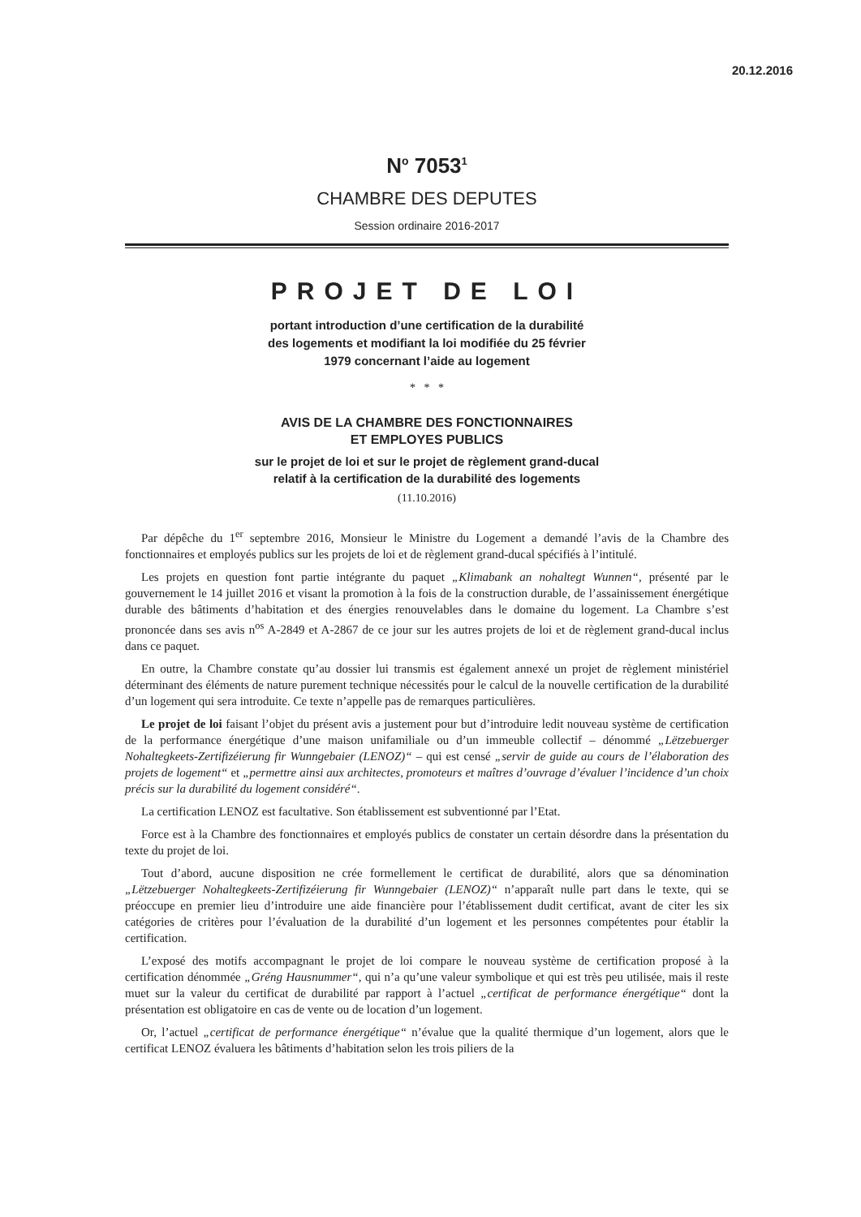20.12.2016
N<sup>o</sup> 7053<sup>1</sup>
CHAMBRE DES DEPUTES
Session ordinaire 2016-2017
PROJET DE LOI
portant introduction d’une certification de la durabilité
des logements et modifiant la loi modifiée du 25 février
1979 concernant l’aide au logement
* * *
AVIS DE LA CHAMBRE DES FONCTIONNAIRES
ET EMPLOYES PUBLICS
sur le projet de loi et sur le projet de règlement grand-ducal
relatif à la certification de la durabilité des logements
(11.10.2016)
Par dépêche du 1<sup>er</sup> septembre 2016, Monsieur le Ministre du Logement a demandé l’avis de la Chambre des fonctionnaires et employés publics sur les projets de loi et de règlement grand-ducal spécifiés à l’intitulé.
Les projets en question font partie intégrante du paquet „Klimabank an nohaltegt Wunnen“, présenté par le gouvernement le 14 juillet 2016 et visant la promotion à la fois de la construction durable, de l’assainissement énergétique durable des bâtiments d’habitation et des énergies renouvelables dans le domaine du logement. La Chambre s’est prononcée dans ses avis n<sup>os</sup> A-2849 et A-2867 de ce jour sur les autres projets de loi et de règlement grand-ducal inclus dans ce paquet.
En outre, la Chambre constate qu’au dossier lui transmis est également annexé un projet de règlement ministériel déterminant des éléments de nature purement technique nécessités pour le calcul de la nouvelle certification de la durabilité d’un logement qui sera introduite. Ce texte n’appelle pas de remarques particulières.
Le projet de loi faisant l’objet du présent avis a justement pour but d’introduire ledit nouveau système de certification de la performance énergétique d’une maison unifamiliale ou d’un immeuble collectif – dénommé „Lëtzebuerger Nohaltegkeets-Zertifizéierung fir Wunngebaier (LENOZ)“ – qui est censé „servir de guide au cours de l’élaboration des projets de logement“ et „permettre ainsi aux architectes, promoteurs et maîtres d’ouvrage d’évaluer l’incidence d’un choix précis sur la durabilité du logement considéré“.
La certification LENOZ est facultative. Son établissement est subventionné par l’Etat.
Force est à la Chambre des fonctionnaires et employés publics de constater un certain désordre dans la présentation du texte du projet de loi.
Tout d’abord, aucune disposition ne crée formellement le certificat de durabilité, alors que sa dénomination „Lëtzebuerger Nohaltegkeets-Zertifizéierung fir Wunngebaier (LENOZ)“ n’apparaît nulle part dans le texte, qui se préoccupe en premier lieu d’introduire une aide financière pour l’établissement dudit certificat, avant de citer les six catégories de critères pour l’évaluation de la durabilité d’un logement et les personnes compétentes pour établir la certification.
L’exposé des motifs accompagnant le projet de loi compare le nouveau système de certification proposé à la certification dénommée „Gréng Hausnummer“, qui n’a qu’une valeur symbolique et qui est très peu utilisée, mais il reste muet sur la valeur du certificat de durabilité par rapport à l’actuel „certificat de performance énergétique“ dont la présentation est obligatoire en cas de vente ou de location d’un logement.
Or, l’actuel „certificat de performance énergétique“ n’évalue que la qualité thermique d’un logement, alors que le certificat LENOZ évaluera les bâtiments d’habitation selon les trois piliers de la